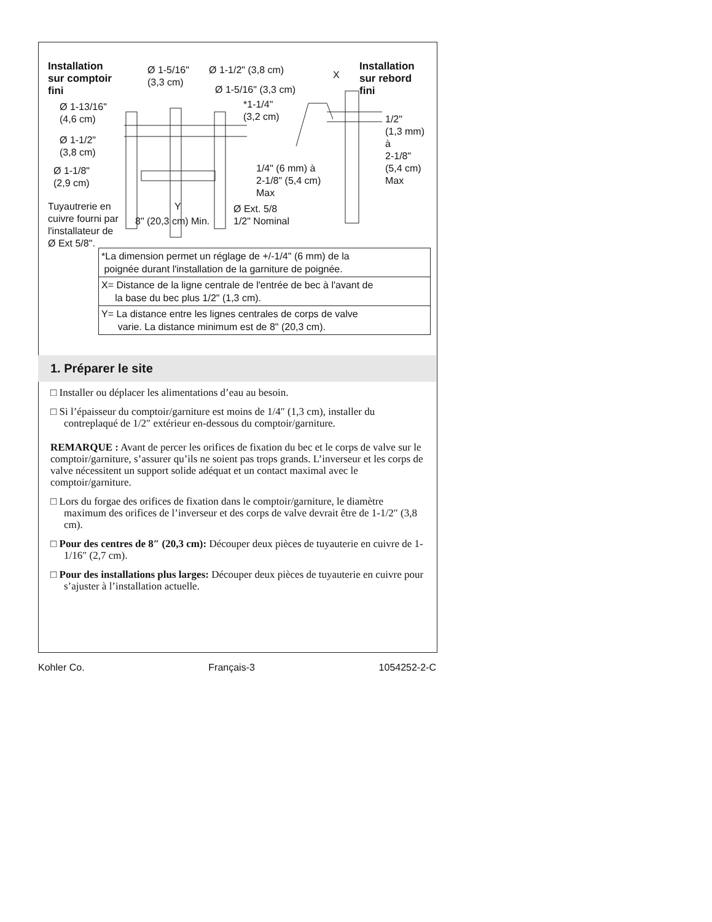Installation
sur comptoir
fini
Ø 1-5/16"
(3,3 cm)
Ø 1-1/2" (3,8 cm)
Ø 1-5/16" (3,3 cm)
X
Installation
sur rebord
fini
Ø 1-13/16"
(4,6 cm)
*1-1/4"
(3,2 cm)
1/2"
(1,3 mm)
à
2-1/8"
(5,4 cm)
Max
Ø 1-1/2"
(3,8 cm)
Ø 1-1/8"
(2,9 cm)
1/4" (6 mm) à
2-1/8" (5,4 cm)
Max
Tuyautrerie en
cuivre fourni par
l'installateur de
Ø Ext 5/8".
Y
8" (20,3 cm) Min.
Ø Ext. 5/8
1/2" Nominal
| *La dimension permet un réglage de +/-1/4" (6 mm) de la poignée durant l'installation de la garniture de poignée. |
| X= Distance de la ligne centrale de l'entrée de bec à l'avant de la base du bec plus 1/2" (1,3 cm). |
| Y= La distance entre les lignes centrales de corps de valve varie. La distance minimum est de 8" (20,3 cm). |
1. Préparer le site
□ Installer ou déplacer les alimentations d’eau au besoin.
□ Si l’épaisseur du comptoir/garniture est moins de 1/4″ (1,3 cm), installer du contreplaqué de 1/2″ extérieur en-dessous du comptoir/garniture.
REMARQUE : Avant de percer les orifices de fixation du bec et le corps de valve sur le comptoir/garniture, s’assurer qu’ils ne soient pas trops grands. L’inverseur et les corps de valve nécessitent un support solide adéquat et un contact maximal avec le comptoir/garniture.
□ Lors du forgae des orifices de fixation dans le comptoir/garniture, le diamètre maximum des orifices de l’inverseur et des corps de valve devrait être de 1-1/2″ (3,8 cm).
□ Pour des centres de 8″ (20,3 cm): Découper deux pièces de tuyauterie en cuivre de 1-1/16″ (2,7 cm).
□ Pour des installations plus larges: Découper deux pièces de tuyauterie en cuivre pour s’ajuster à l’installation actuelle.
Kohler Co. Français-3 1054252-2-C